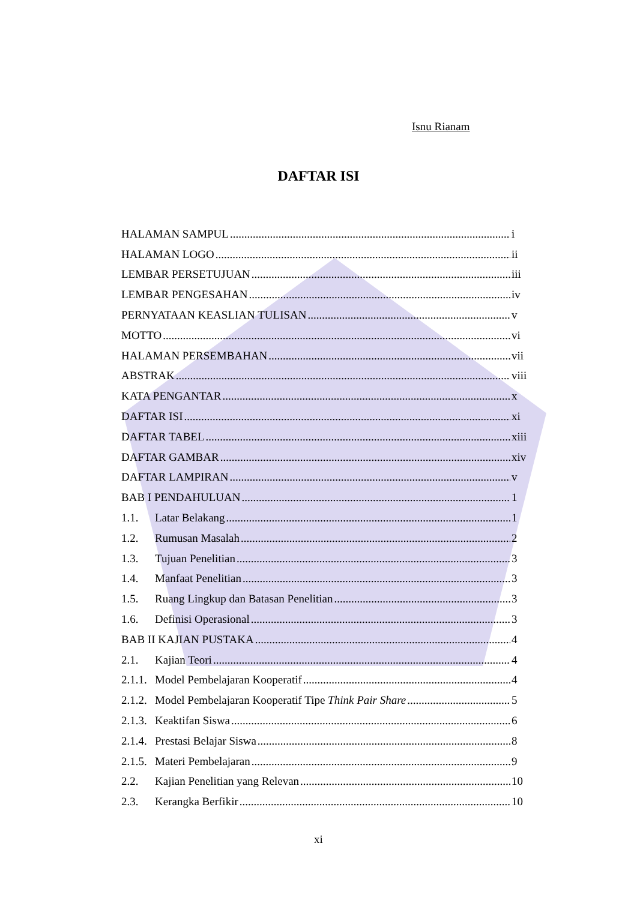Isnu Rianam
DAFTAR ISI
HALAMAN SAMPUL i
HALAMAN LOGO ii
LEMBAR PERSETUJUAN iii
LEMBAR PENGESAHAN iv
PERNYATAAN KEASLIAN TULISAN v
MOTTO vi
HALAMAN PERSEMBAHAN vii
ABSTRAK viii
KATA PENGANTAR x
DAFTAR ISI xi
DAFTAR TABEL xiii
DAFTAR GAMBAR xiv
DAFTAR LAMPIRAN v
BAB I PENDAHULUAN 1
1.1. Latar Belakang 1
1.2. Rumusan Masalah 2
1.3. Tujuan Penelitian 3
1.4. Manfaat Penelitian 3
1.5. Ruang Lingkup dan Batasan Penelitian 3
1.6. Definisi Operasional 3
BAB II KAJIAN PUSTAKA 4
2.1. Kajian Teori 4
2.1.1. Model Pembelajaran Kooperatif 4
2.1.2. Model Pembelajaran Kooperatif Tipe Think Pair Share 5
2.1.3. Keaktifan Siswa 6
2.1.4. Prestasi Belajar Siswa 8
2.1.5. Materi Pembelajaran 9
2.2. Kajian Penelitian yang Relevan 10
2.3. Kerangka Berfikir 10
xi